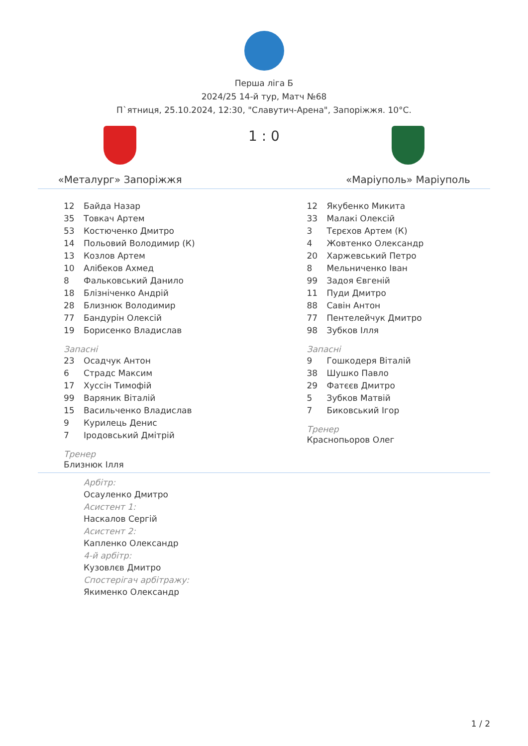Перша ліга Б
2024/25 14-й тур, Матч №68
П`ятниця, 25.10.2024, 12:30, "Славутич-Арена", Запоріжжя. 10°C.
«Металург» Запоріжжя
1 : 0
«Маріуполь» Маріуполь
| 12 | Байда Назар |
| 35 | Товкач Артем |
| 53 | Костюченко Дмитро |
| 14 | Польовий Володимир (К) |
| 13 | Козлов Артем |
| 10 | Алібеков Ахмед |
| 8 | Фальковський Данило |
| 18 | Блізніченко Андрій |
| 28 | Близнюк Володимир |
| 77 | Бандурін Олексій |
| 19 | Борисенко Владислав |
Запасні
| 23 | Осадчук Антон |
| 6 | Страдс Максим |
| 17 | Хуссін Тимофій |
| 99 | Варяник Віталій |
| 15 | Васильченко Владислав |
| 9 | Курилець Денис |
| 7 | Іродовський Дмітрій |
Тренер
Близнюк Ілля
| 12 | Якубенко Микита |
| 33 | Малакі Олексій |
| 3 | Тєрєхов Артем (К) |
| 4 | Жовтенко Олександр |
| 20 | Харжевський Петро |
| 8 | Мельниченко Іван |
| 99 | Задоя Євгеній |
| 11 | Пуди Дмитро |
| 88 | Савін Антон |
| 77 | Пентелейчук Дмитро |
| 98 | Зубков Ілля |
Запасні
| 9 | Гошкодеря Віталій |
| 38 | Шушко Павло |
| 29 | Фатєєв Дмитро |
| 5 | Зубков Матвій |
| 7 | Биковський Ігор |
Тренер
Краснопьоров Олег
Арбітр:
Осауленко Дмитро
Асистент 1:
Наскалов Сергій
Асистент 2:
Капленко Олександр
4-й арбітр:
Кузовлєв Дмитро
Спостерігач арбітражу:
Якименко Олександр
1 / 2